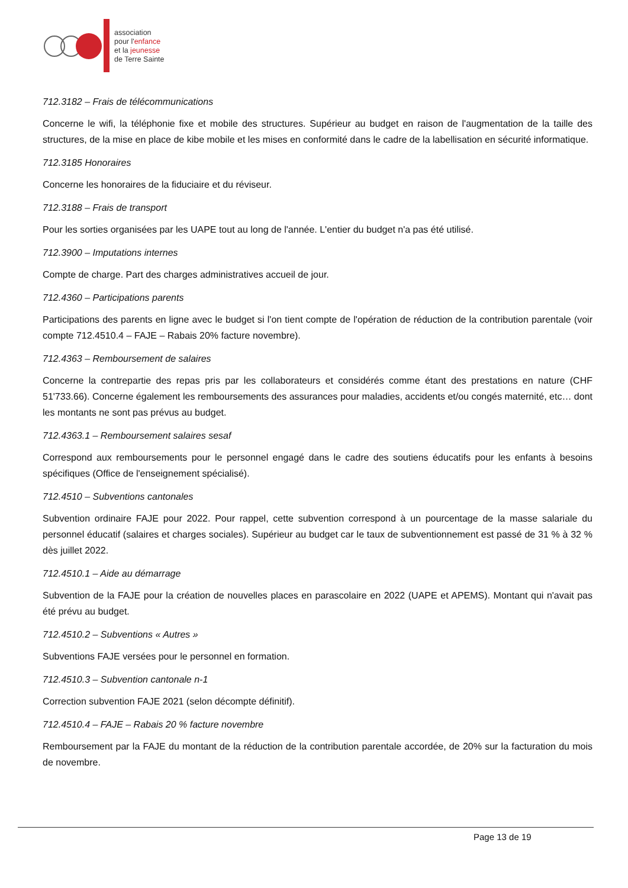association
pour l'enfance
et la jeunesse
de Terre Sainte
712.3182 – Frais de télécommunications
Concerne le wifi, la téléphonie fixe et mobile des structures. Supérieur au budget en raison de l'augmentation de la taille des structures, de la mise en place de kibe mobile et les mises en conformité dans le cadre de la labellisation en sécurité informatique.
712.3185 Honoraires
Concerne les honoraires de la fiduciaire et du réviseur.
712.3188 – Frais de transport
Pour les sorties organisées par les UAPE tout au long de l'année. L'entier du budget n'a pas été utilisé.
712.3900 – Imputations internes
Compte de charge. Part des charges administratives accueil de jour.
712.4360 – Participations parents
Participations des parents en ligne avec le budget si l'on tient compte de l'opération de réduction de la contribution parentale (voir compte 712.4510.4 – FAJE – Rabais 20% facture novembre).
712.4363 – Remboursement de salaires
Concerne la contrepartie des repas pris par les collaborateurs et considérés comme étant des prestations en nature (CHF 51'733.66). Concerne également les remboursements des assurances pour maladies, accidents et/ou congés maternité, etc… dont les montants ne sont pas prévus au budget.
712.4363.1 – Remboursement salaires sesaf
Correspond aux remboursements pour le personnel engagé dans le cadre des soutiens éducatifs pour les enfants à besoins spécifiques (Office de l'enseignement spécialisé).
712.4510 – Subventions cantonales
Subvention ordinaire FAJE pour 2022. Pour rappel, cette subvention correspond à un pourcentage de la masse salariale du personnel éducatif (salaires et charges sociales). Supérieur au budget car le taux de subventionnement est passé de 31 % à 32 % dès juillet 2022.
712.4510.1 – Aide au démarrage
Subvention de la FAJE pour la création de nouvelles places en parascolaire en 2022 (UAPE et APEMS). Montant qui n'avait pas été prévu au budget.
712.4510.2 – Subventions « Autres »
Subventions FAJE versées pour le personnel en formation.
712.4510.3 – Subvention cantonale n-1
Correction subvention FAJE 2021 (selon décompte définitif).
712.4510.4 – FAJE – Rabais 20 % facture novembre
Remboursement par la FAJE du montant de la réduction de la contribution parentale accordée, de 20% sur la facturation du mois de novembre.
Page 13 de 19